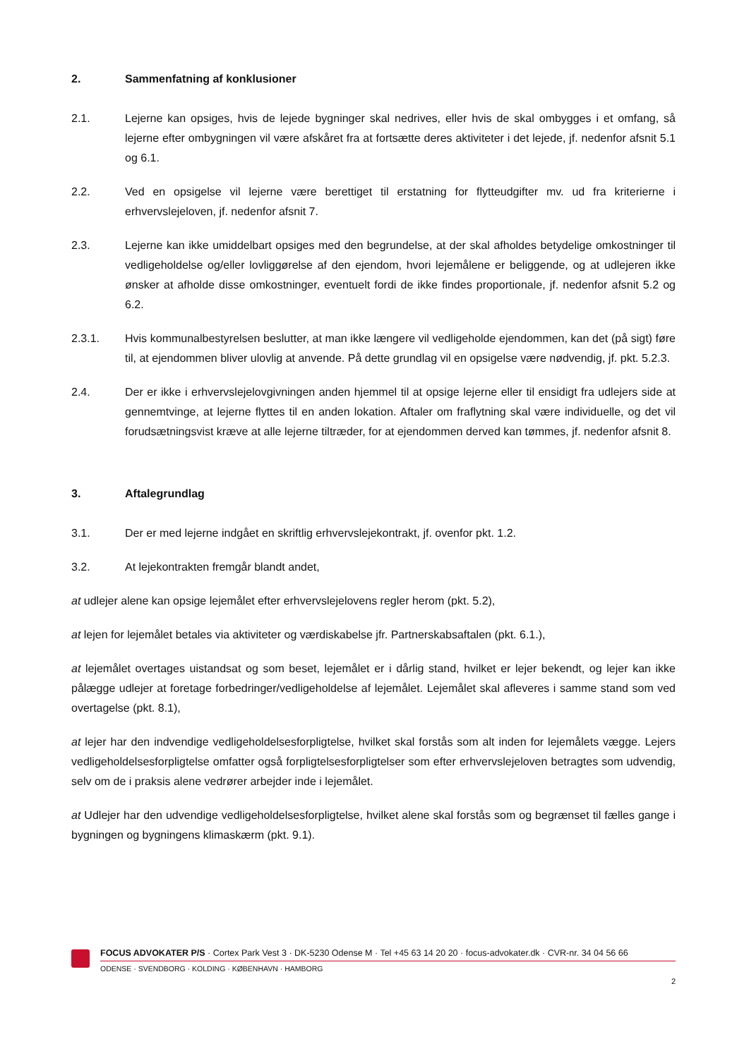2. Sammenfatning af konklusioner
2.1. Lejerne kan opsiges, hvis de lejede bygninger skal nedrives, eller hvis de skal ombygges i et omfang, så lejerne efter ombygningen vil være afskåret fra at fortsætte deres aktiviteter i det lejede, jf. nedenfor afsnit 5.1 og 6.1.
2.2. Ved en opsigelse vil lejerne være berettiget til erstatning for flytteudgifter mv. ud fra kriterierne i erhvervslejeloven, jf. nedenfor afsnit 7.
2.3. Lejerne kan ikke umiddelbart opsiges med den begrundelse, at der skal afholdes betydelige omkostninger til vedligeholdelse og/eller lovliggørelse af den ejendom, hvori lejemålene er beliggende, og at udlejeren ikke ønsker at afholde disse omkostninger, eventuelt fordi de ikke findes proportionale, jf. nedenfor afsnit 5.2 og 6.2.
2.3.1. Hvis kommunalbestyrelsen beslutter, at man ikke længere vil vedligeholde ejendommen, kan det (på sigt) føre til, at ejendommen bliver ulovlig at anvende. På dette grundlag vil en opsigelse være nødvendig, jf. pkt. 5.2.3.
2.4. Der er ikke i erhvervslejelovgivningen anden hjemmel til at opsige lejerne eller til ensidigt fra udlejers side at gennemtvinge, at lejerne flyttes til en anden lokation. Aftaler om fraflytning skal være individuelle, og det vil forudsætningsvist kræve at alle lejerne tiltræder, for at ejendommen derved kan tømmes, jf. nedenfor afsnit 8.
3. Aftalegrundlag
3.1. Der er med lejerne indgået en skriftlig erhvervslejekontrakt, jf. ovenfor pkt. 1.2.
3.2. At lejekontrakten fremgår blandt andet,
at udlejer alene kan opsige lejemålet efter erhvervslejelovens regler herom (pkt. 5.2),
at lejen for lejemålet betales via aktiviteter og værdiskabelse jfr. Partnerskabsaftalen (pkt. 6.1.),
at lejemålet overtages uistandsat og som beset, lejemålet er i dårlig stand, hvilket er lejer bekendt, og lejer kan ikke pålægge udlejer at foretage forbedringer/vedligeholdelse af lejemålet. Lejemålet skal afleveres i samme stand som ved overtagelse (pkt. 8.1),
at lejer har den indvendige vedligeholdelsesforpligtelse, hvilket skal forstås som alt inden for lejemålets vægge. Lejers vedligeholdelsesforpligtelse omfatter også forpligtelsesforpligtelser som efter erhvervslejeloven betragtes som udvendig, selv om de i praksis alene vedrører arbejder inde i lejemålet.
at Udlejer har den udvendige vedligeholdelsesforpligtelse, hvilket alene skal forstås som og begrænset til fælles gange i bygningen og bygningens klimaskærm (pkt. 9.1).
FOCUS ADVOKATER P/S · Cortex Park Vest 3 · DK-5230 Odense M · Tel +45 63 14 20 20 · focus-advokater.dk · CVR-nr. 34 04 56 66
ODENSE · SVENDBORG · KOLDING · KØBENHAVN · HAMBORG
2